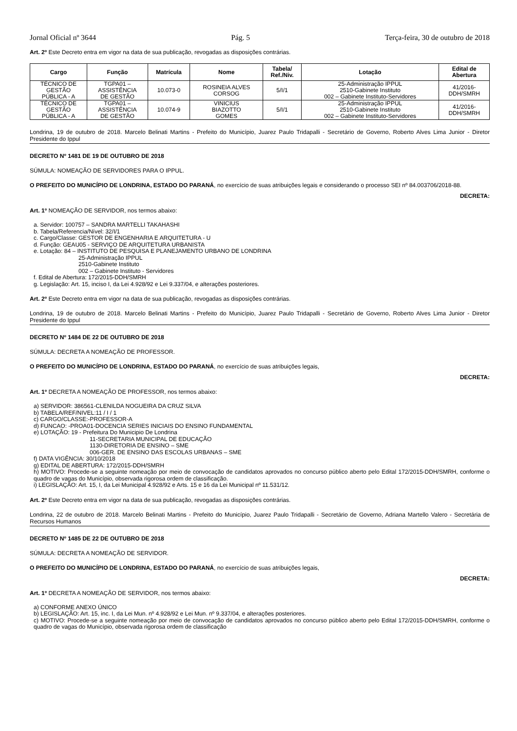Jornal Oficial nº 3644 Pág. 5 Terça-feira, 30 de outubro de 2018
Art. 2º Este Decreto entra em vigor na data de sua publicação, revogadas as disposições contrárias.
| Cargo | Função | Matrícula | Nome | Tabela/ Ref./Niv. | Lotação | Edital de Abertura |
| --- | --- | --- | --- | --- | --- | --- |
| TÉCNICO DE GESTÃO PÚBLICA - A | TGPA01 – ASSISTÊNCIA DE GESTÃO | 10.073-0 | ROSINEIA ALVES CORSOG | 5/I/1 | 25-Administração IPPUL 2510-Gabinete Instituto 002 – Gabinete Instituto-Servidores | 41/2016- DDH/SMRH |
| TÉCNICO DE GESTÃO PÚBLICA - A | TGPA01 – ASSISTÊNCIA DE GESTÃO | 10.074-9 | VINICIUS BIAZOTTO GOMES | 5/I/1 | 25-Administração IPPUL 2510-Gabinete Instituto 002 – Gabinete Instituto-Servidores | 41/2016- DDH/SMRH |
Londrina, 19 de outubro de 2018. Marcelo Belinati Martins - Prefeito do Município, Juarez Paulo Tridapalli - Secretário de Governo, Roberto Alves Lima Junior - Diretor Presidente do Ippul
DECRETO Nº 1481 DE 19 DE OUTUBRO DE 2018
SÚMULA: NOMEAÇÃO DE SERVIDORES PARA O IPPUL.
O PREFEITO DO MUNICÍPIO DE LONDRINA, ESTADO DO PARANÁ, no exercício de suas atribuições legais e considerando o processo SEI nº 84.003706/2018-88.
DECRETA:
Art. 1º NOMEAÇÃO DE SERVIDOR, nos termos abaixo:
a. Servidor: 100757 – SANDRA MARTELLI TAKAHASHI
b. Tabela/Referencia/Nível: 32/I/1
c. Cargo/Classe: GESTOR DE ENGENHARIA E ARQUITETURA - U
d. Função: GEAU05 - SERVIÇO DE ARQUITETURA URBANISTA
e. Lotação: 84 – INSTITUTO DE PESQUISA E PLANEJAMENTO URBANO DE LONDRINA
25-Administração IPPUL
2510-Gabinete Instituto
002 – Gabinete Instituto - Servidores
f. Edital de Abertura: 172/2015-DDH/SMRH
g. Legislação: Art. 15, inciso I, da Lei 4.928/92 e Lei 9.337/04, e alterações posteriores.
Art. 2º Este Decreto entra em vigor na data de sua publicação, revogadas as disposições contrárias.
Londrina, 19 de outubro de 2018. Marcelo Belinati Martins - Prefeito do Município, Juarez Paulo Tridapalli - Secretário de Governo, Roberto Alves Lima Junior - Diretor Presidente do Ippul
DECRETO Nº 1484 DE 22 DE OUTUBRO DE 2018
SÚMULA: DECRETA A NOMEAÇÃO DE PROFESSOR.
O PREFEITO DO MUNICÍPIO DE LONDRINA, ESTADO DO PARANÁ, no exercício de suas atribuições legais,
DECRETA:
Art. 1º DECRETA A NOMEAÇÃO DE PROFESSOR, nos termos abaixo:
a) SERVIDOR: 386561-CLENILDA NOGUEIRA DA CRUZ SILVA
b) TABELA/REF/NIVEL:11 / I / 1
c) CARGO/CLASSE:-PROFESSOR-A
d) FUNCAO: -PROA01-DOCENCIA SERIES INICIAIS DO ENSINO FUNDAMENTAL
e) LOTAÇÃO: 19 - Prefeitura Do Municipio De Londrina
11-SECRETARIA MUNICIPAL DE EDUCAÇÃO
1130-DIRETORIA DE ENSINO – SME
006-GER. DE ENSINO DAS ESCOLAS URBANAS – SME
f) DATA VIGÊNCIA: 30/10/2018
g) EDITAL DE ABERTURA: 172/2015-DDH/SMRH
h) MOTIVO: Procede-se a seguinte nomeação por meio de convocação de candidatos aprovados no concurso público aberto pelo Edital 172/2015-DDH/SMRH, conforme o quadro de vagas do Município, observada rigorosa ordem de classificação.
i) LEGISLAÇÃO: Art. 15, I, da Lei Municipal 4.928/92 e Arts. 15 e 16 da Lei Municipal nº 11.531/12.
Art. 2º Este Decreto entra em vigor na data de sua publicação, revogadas as disposições contrárias.
Londrina, 22 de outubro de 2018. Marcelo Belinati Martins - Prefeito do Município, Juarez Paulo Tridapalli - Secretário de Governo, Adriana Martello Valero - Secretária de Recursos Humanos
DECRETO Nº 1485 DE 22 DE OUTUBRO DE 2018
SÚMULA: DECRETA A NOMEAÇÃO DE SERVIDOR.
O PREFEITO DO MUNICÍPIO DE LONDRINA, ESTADO DO PARANÁ, no exercício de suas atribuições legais,
DECRETA:
Art. 1º DECRETA A NOMEAÇÃO DE SERVIDOR, nos termos abaixo:
a) CONFORME ANEXO ÚNICO
b) LEGISLAÇÃO: Art. 15, inc. I, da Lei Mun. nº 4.928/92 e Lei Mun. nº 9.337/04, e alterações posteriores.
c) MOTIVO: Procede-se a seguinte nomeação por meio de convocação de candidatos aprovados no concurso público aberto pelo Edital 172/2015-DDH/SMRH, conforme o quadro de vagas do Município, observada rigorosa ordem de classificação